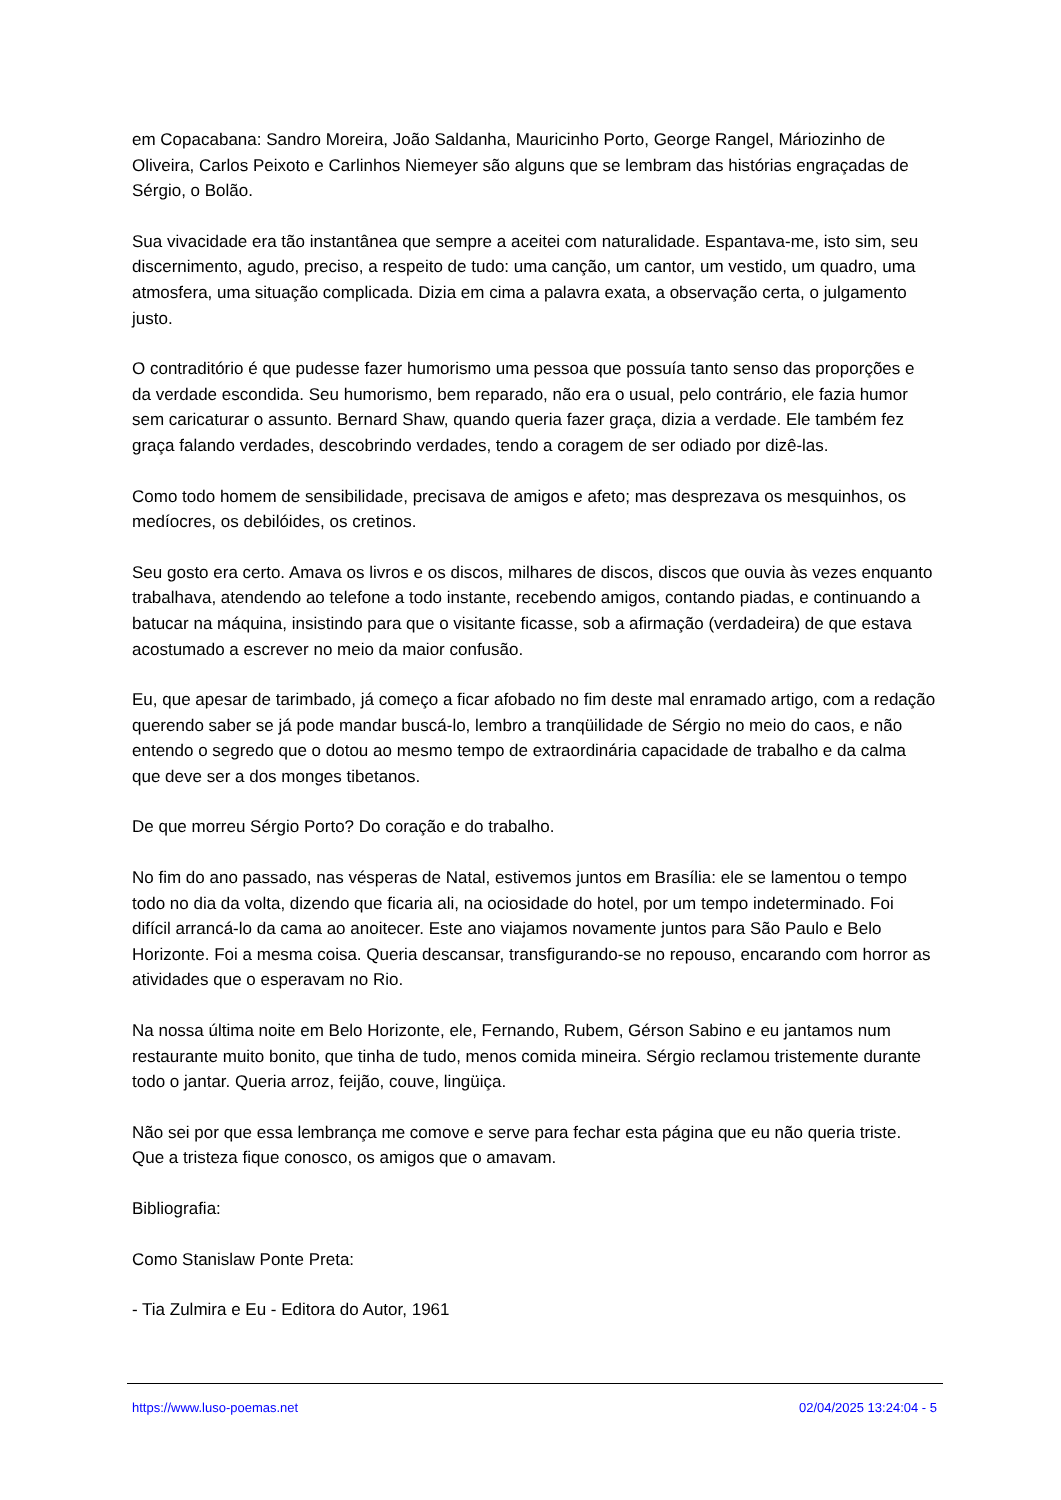em Copacabana: Sandro Moreira, João Saldanha, Mauricinho Porto, George Rangel, Máriozinho de Oliveira, Carlos Peixoto e Carlinhos Niemeyer são alguns que se lembram das histórias engraçadas de Sérgio, o Bolão.
Sua vivacidade era tão instantânea que sempre a aceitei com naturalidade. Espantava-me, isto sim, seu discernimento, agudo, preciso, a respeito de tudo: uma canção, um cantor, um vestido, um quadro, uma atmosfera, uma situação complicada. Dizia em cima a palavra exata, a observação certa, o julgamento justo.
O contraditório é que pudesse fazer humorismo uma pessoa que possuía tanto senso das proporções e da verdade escondida. Seu humorismo, bem reparado, não era o usual, pelo contrário, ele fazia humor sem caricaturar o assunto. Bernard Shaw, quando queria fazer graça, dizia a verdade. Ele também fez graça falando verdades, descobrindo verdades, tendo a coragem de ser odiado por dizê-las.
Como todo homem de sensibilidade, precisava de amigos e afeto; mas desprezava os mesquinhos, os medíocres, os debilóides, os cretinos.
Seu gosto era certo. Amava os livros e os discos, milhares de discos, discos que ouvia às vezes enquanto trabalhava, atendendo ao telefone a todo instante, recebendo amigos, contando piadas, e continuando a batucar na máquina, insistindo para que o visitante ficasse, sob a afirmação (verdadeira) de que estava acostumado a escrever no meio da maior confusão.
Eu, que apesar de tarimbado, já começo a ficar afobado no fim deste mal enramado artigo, com a redação querendo saber se já pode mandar buscá-lo, lembro a tranqüilidade de Sérgio no meio do caos, e não entendo o segredo que o dotou ao mesmo tempo de extraordinária capacidade de trabalho e da calma que deve ser a dos monges tibetanos.
De que morreu Sérgio Porto? Do coração e do trabalho.
No fim do ano passado, nas vésperas de Natal, estivemos juntos em Brasília: ele se lamentou o tempo todo no dia da volta, dizendo que ficaria ali, na ociosidade do hotel, por um tempo indeterminado. Foi difícil arrancá-lo da cama ao anoitecer. Este ano viajamos novamente juntos para São Paulo e Belo Horizonte. Foi a mesma coisa. Queria descansar, transfigurando-se no repouso, encarando com horror as atividades que o esperavam no Rio.
Na nossa última noite em Belo Horizonte, ele, Fernando, Rubem, Gérson Sabino e eu jantamos num restaurante muito bonito, que tinha de tudo, menos comida mineira. Sérgio reclamou tristemente durante todo o jantar. Queria arroz, feijão, couve, lingüiça.
Não sei por que essa lembrança me comove e serve para fechar esta página que eu não queria triste. Que a tristeza fique conosco, os amigos que o amavam.
Bibliografia:
Como Stanislaw Ponte Preta:
- Tia Zulmira e Eu - Editora do Autor, 1961
https://www.luso-poemas.net 02/04/2025 13:24:04 - 5